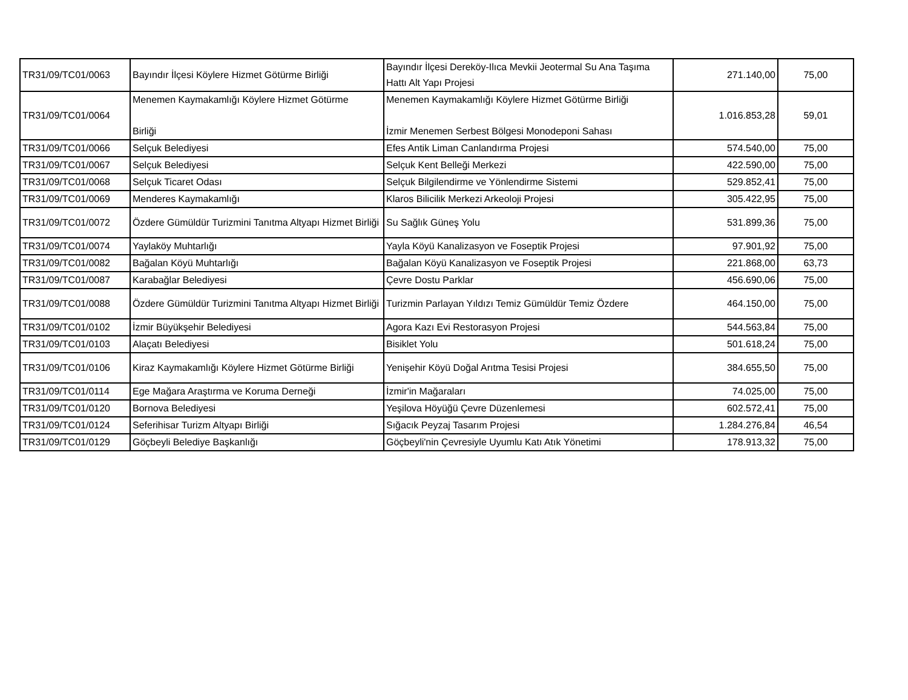| TR31/09/TC01/0063 | Bayındır İlçesi Köylere Hizmet Götürme Birliği | Bayındır İlçesi Dereköy-Ilıca Mevkii Jeotermal Su Ana Taşıma Hattı Alt Yapı Projesi | 271.140,00 | 75,00 |
| TR31/09/TC01/0064 | Menemen Kaymakamlığı Köylere Hizmet Götürme Birliği | Menemen Kaymakamlığı Köylere Hizmet Götürme Birliği İzmir Menemen Serbest Bölgesi Monodeponi Sahası | 1.016.853,28 | 59,01 |
| TR31/09/TC01/0066 | Selçuk Belediyesi | Efes Antik Liman Canlandırma Projesi | 574.540,00 | 75,00 |
| TR31/09/TC01/0067 | Selçuk Belediyesi | Selçuk Kent Belleği Merkezi | 422.590,00 | 75,00 |
| TR31/09/TC01/0068 | Selçuk Ticaret Odası | Selçuk Bilgilendirme ve Yönlendirme Sistemi | 529.852,41 | 75,00 |
| TR31/09/TC01/0069 | Menderes Kaymakamlığı | Klaros Bilicilik Merkezi Arkeoloji Projesi | 305.422,95 | 75,00 |
| TR31/09/TC01/0072 | Özdere Gümüldür Turizmini Tanıtma Altyapı Hizmet Birliği | Su Sağlık Güneş Yolu | 531.899,36 | 75,00 |
| TR31/09/TC01/0074 | Yaylaköy Muhtarlığı | Yayla Köyü Kanalizasyon ve Foseptik Projesi | 97.901,92 | 75,00 |
| TR31/09/TC01/0082 | Bağalan Köyü Muhtarlığı | Bağalan Köyü Kanalizasyon ve Foseptik Projesi | 221.868,00 | 63,73 |
| TR31/09/TC01/0087 | Karabağlar Belediyesi | Çevre Dostu Parklar | 456.690,06 | 75,00 |
| TR31/09/TC01/0088 | Özdere Gümüldür Turizmini Tanıtma Altyapı Hizmet Birliği | Turizmin Parlayan Yıldızı Temiz Gümüldür Temiz Özdere | 464.150,00 | 75,00 |
| TR31/09/TC01/0102 | İzmir Büyükşehir Belediyesi | Agora Kazı Evi Restorasyon Projesi | 544.563,84 | 75,00 |
| TR31/09/TC01/0103 | Alaçatı Belediyesi | Bisiklet Yolu | 501.618,24 | 75,00 |
| TR31/09/TC01/0106 | Kiraz Kaymakamlığı Köylere Hizmet Götürme Birliği | Yenişehir Köyü Doğal Arıtma Tesisi Projesi | 384.655,50 | 75,00 |
| TR31/09/TC01/0114 | Ege Mağara Araştırma ve Koruma Derneği | İzmir'in Mağaraları | 74.025,00 | 75,00 |
| TR31/09/TC01/0120 | Bornova Belediyesi | Yeşilova Höyüğü Çevre Düzenlemesi | 602.572,41 | 75,00 |
| TR31/09/TC01/0124 | Seferihisar Turizm Altyapı Birliği | Sığacık Peyzaj Tasarım Projesi | 1.284.276,84 | 46,54 |
| TR31/09/TC01/0129 | Göçbeyli Belediye Başkanlığı | Göçbeyli'nin Çevresiyle Uyumlu Katı Atık Yönetimi | 178.913,32 | 75,00 |